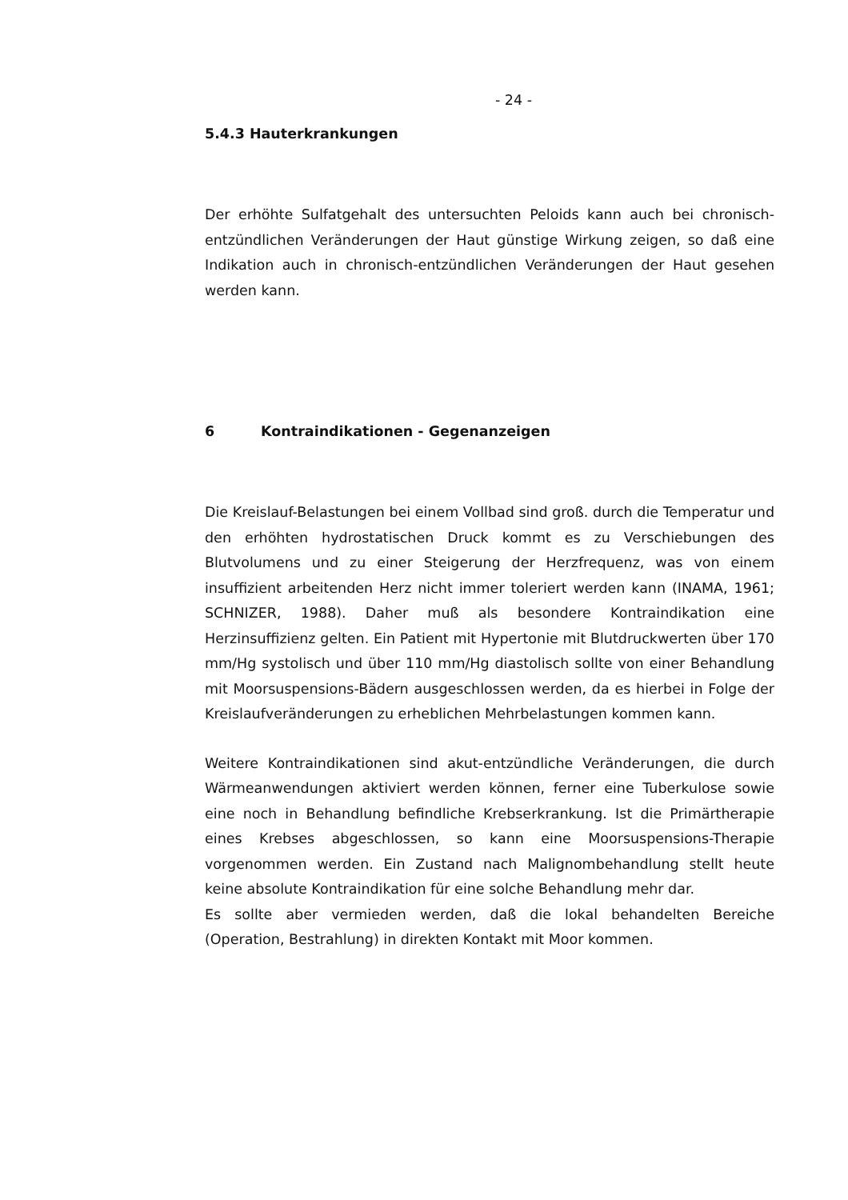- 24 -
5.4.3 Hauterkrankungen
Der erhöhte Sulfatgehalt des untersuchten Peloids kann auch bei chronisch-entzündlichen Veränderungen der Haut günstige Wirkung zeigen, so daß eine Indikation auch in chronisch-entzündlichen Veränderungen der Haut gesehen werden kann.
6 Kontraindikationen - Gegenanzeigen
Die Kreislauf-Belastungen bei einem Vollbad sind groß. durch die Temperatur und den erhöhten hydrostatischen Druck kommt es zu Verschiebungen des Blutvolumens und zu einer Steigerung der Herzfrequenz, was von einem insuffizient arbeitenden Herz nicht immer toleriert werden kann (INAMA, 1961; SCHNIZER, 1988). Daher muß als besondere Kontraindikation eine Herzinsuffizienz gelten. Ein Patient mit Hypertonie mit Blutdruckwerten über 170 mm/Hg systolisch und über 110 mm/Hg diastolisch sollte von einer Behandlung mit Moorsuspensions-Bädern ausgeschlossen werden, da es hierbei in Folge der Kreislaufveränderungen zu erheblichen Mehrbelastungen kommen kann.
Weitere Kontraindikationen sind akut-entzündliche Veränderungen, die durch Wärmeanwendungen aktiviert werden können, ferner eine Tuberkulose sowie eine noch in Behandlung befindliche Krebserkrankung. Ist die Primärtherapie eines Krebses abgeschlossen, so kann eine Moorsuspensions-Therapie vorgenommen werden. Ein Zustand nach Malignombehandlung stellt heute keine absolute Kontraindikation für eine solche Behandlung mehr dar.
Es sollte aber vermieden werden, daß die lokal behandelten Bereiche (Operation, Bestrahlung) in direkten Kontakt mit Moor kommen.